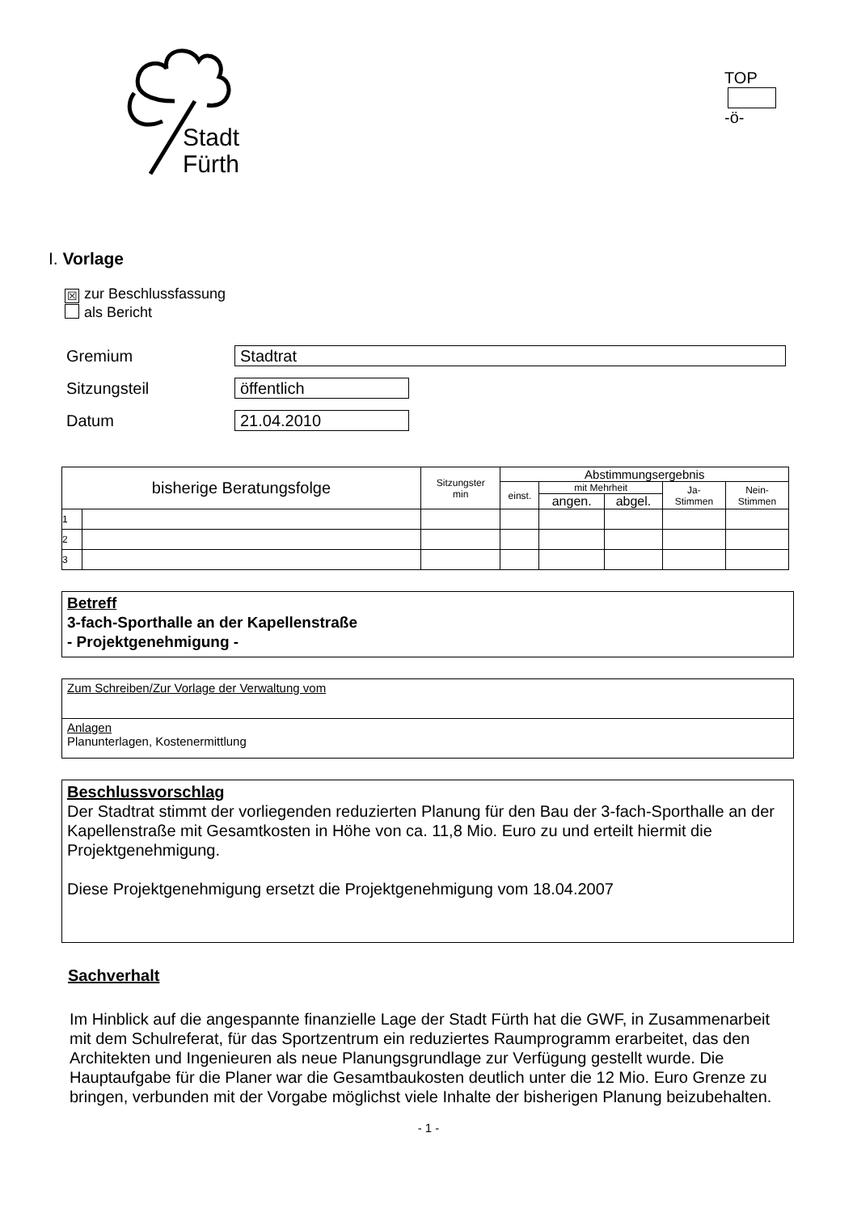Stadt
Fürth
TOP -ö-
I. Vorlage
☒ zur Beschlussfassung
als Bericht
Gremium
Stadtrat
Sitzungsteil
öffentlich
Datum
21.04.2010
| bisherige Beratungsfolge | | Sitzungster min | Abstimmungsergebnis | | | | |
| --- | --- | --- | --- | --- | --- | --- | --- |
| | | | einst. | mit Mehrheit | | Ja- Stimmen | Nein- Stimmen |
| | | | | angen. | abgel. | | |
| 1 | | | | | | | |
| 2 | | | | | | | |
| 3 | | | | | | | |
Betreff
3-fach-Sporthalle an der Kapellenstraße
- Projektgenehmigung -
Zum Schreiben/Zur Vorlage der Verwaltung vom
Anlagen
Planunterlagen, Kostenermittlung
Beschlussvorschlag
Der Stadtrat stimmt der vorliegenden reduzierten Planung für den Bau der 3-fach-Sporthalle an der Kapellenstraße mit Gesamtkosten in Höhe von ca. 11,8 Mio. Euro zu und erteilt hiermit die Projektgenehmigung.
Diese Projektgenehmigung ersetzt die Projektgenehmigung vom 18.04.2007
Sachverhalt
Im Hinblick auf die angespannte finanzielle Lage der Stadt Fürth hat die GWF, in Zusammenarbeit mit dem Schulreferat, für das Sportzentrum ein reduziertes Raumprogramm erarbeitet, das den Architekten und Ingenieuren als neue Planungsgrundlage zur Verfügung gestellt wurde. Die Hauptaufgabe für die Planer war die Gesamtbaukosten deutlich unter die 12 Mio. Euro Grenze zu bringen, verbunden mit der Vorgabe möglichst viele Inhalte der bisherigen Planung beizubehalten.
- 1 -